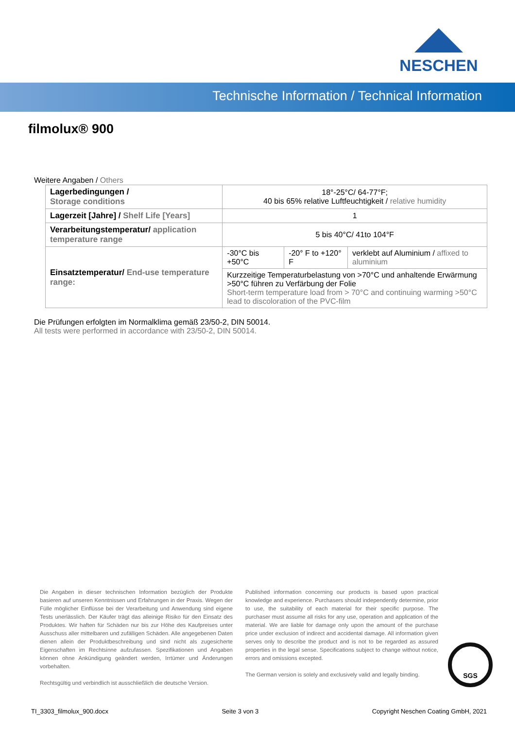NESCHEN
Technische Information / Technical Information
filmolux® 900
Weitere Angaben / Others
| Lagerbedingungen / Storage conditions | 18°-25°C/ 64-77°F; 40 bis 65% relative Luftfeuchtigkeit / relative humidity | | |
| Lagerzeit [Jahre] / Shelf Life [Years] | 1 | | |
| Verarbeitungstemperatur/ application temperature range | 5 bis 40°C/ 41to 104°F | | |
| Einsatztemperatur/ End-use temperature range: | -30°C bis +50°C | -20° F to +120° F | verklebt auf Aluminium / affixed to aluminium |
| | Kurzzeitige Temperaturbelastung von >70°C und anhaltende Erwärmung >50°C führen zu Verfärbung der Folie Short-term temperature load from > 70°C and continuing warming >50°C lead to discoloration of the PVC-film | | |
Die Prüfungen erfolgten im Normalklima gemäß 23/50-2, DIN 50014.
All tests were performed in accordance with 23/50-2, DIN 50014.
Die Angaben in dieser technischen Information bezüglich der Produkte basieren auf unseren Kenntnissen und Erfahrungen in der Praxis. Wegen der Fülle möglicher Einflüsse bei der Verarbeitung und Anwendung sind eigene Tests unerlässlich. Der Käufer trägt das alleinige Risiko für den Einsatz des Produktes. Wir haften für Schäden nur bis zur Höhe des Kaufpreises unter Ausschuss aller mittelbaren und zufälligen Schäden. Alle angegebenen Daten dienen allein der Produktbeschreibung und sind nicht als zugesicherte Eigenschaften im Rechtsinne aufzufassen. Spezifikationen und Angaben können ohne Ankündigung geändert werden, Irrtümer und Änderungen vorbehalten.
Rechtsgültig und verbindlich ist ausschließlich die deutsche Version.
Published information concerning our products is based upon practical knowledge and experience. Purchasers should independently determine, prior to use, the suitability of each material for their specific purpose. The purchaser must assume all risks for any use, operation and application of the material. We are liable for damage only upon the amount of the purchase price under exclusion of indirect and accidental damage. All information given serves only to describe the product and is not to be regarded as assured properties in the legal sense. Specifications subject to change without notice, errors and omissions excepted.
The German version is solely and exclusively valid and legally binding.
SGS
TI_3303_filmolux_900.docx Seite 3 von 3 Copyright Neschen Coating GmbH, 2021